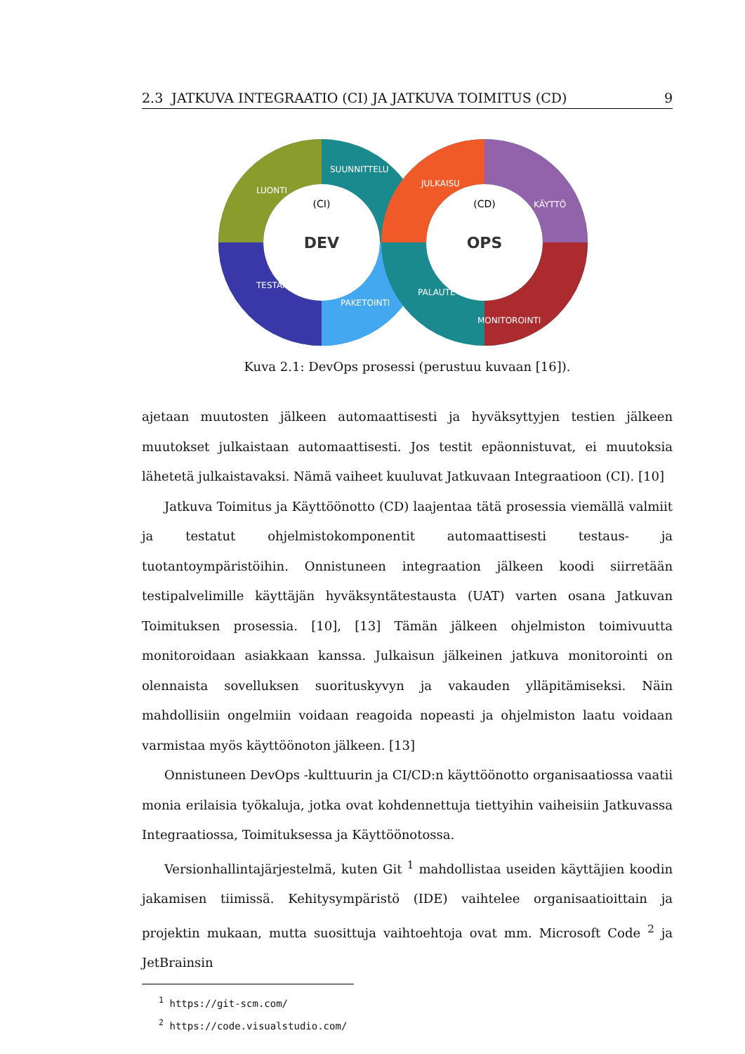2.3 JATKUVA INTEGRAATIO (CI) JA JATKUVA TOIMITUS (CD) 9
(CI)
DEV
(CD)
OPS
LUONTI
SUUNNITTELU
TESTAAMINEN
PAKETOINTI
JULKAISU
KÄYTTÖ
PALAUTE
MONITOROINTI
Kuva 2.1: DevOps prosessi (perustuu kuvaan [16]).
ajetaan muutosten jälkeen automaattisesti ja hyväksyttyjen testien jälkeen muutokset julkaistaan automaattisesti. Jos testit epäonnistuvat, ei muutoksia lähetetä julkaistavaksi. Nämä vaiheet kuuluvat Jatkuvaan Integraatioon (CI). [10]
Jatkuva Toimitus ja Käyttöönotto (CD) laajentaa tätä prosessia viemällä valmiit ja testatut ohjelmistokomponentit automaattisesti testaus- ja tuotantoympäristöihin. Onnistuneen integraation jälkeen koodi siirretään testipalvelimille käyttäjän hyväksyntätestausta (UAT) varten osana Jatkuvan Toimituksen prosessia. [10], [13] Tämän jälkeen ohjelmiston toimivuutta monitoroidaan asiakkaan kanssa. Julkaisun jälkeinen jatkuva monitorointi on olennaista sovelluksen suorituskyvyn ja vakauden ylläpitämiseksi. Näin mahdollisiin ongelmiin voidaan reagoida nopeasti ja ohjelmiston laatu voidaan varmistaa myös käyttöönoton jälkeen. [13]
Onnistuneen DevOps -kulttuurin ja CI/CD:n käyttöönotto organisaatiossa vaatii monia erilaisia työkaluja, jotka ovat kohdennettuja tiettyihin vaiheisiin Jatkuvassa Integraatiossa, Toimituksessa ja Käyttöönotossa.
Versionhallintajärjestelmä, kuten Git <sup>1</sup> mahdollistaa useiden käyttäjien koodin jakamisen tiimissä. Kehitysympäristö (IDE) vaihtelee organisaatioittain ja projektin mukaan, mutta suosittuja vaihtoehtoja ovat mm. Microsoft Code <sup>2</sup> ja JetBrainsin
<sup>1</sup> https://git-scm.com/
<sup>2</sup> https://code.visualstudio.com/